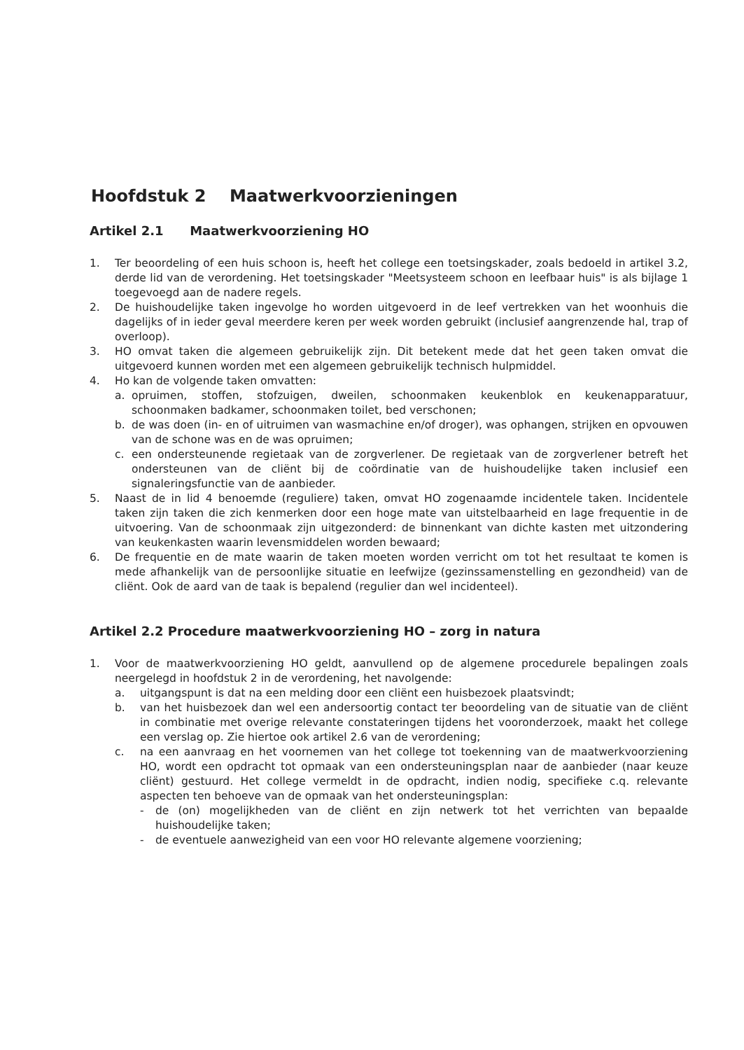Hoofdstuk 2 Maatwerkvoorzieningen
Artikel 2.1 Maatwerkvoorziening HO
1. Ter beoordeling of een huis schoon is, heeft het college een toetsingskader, zoals bedoeld in artikel 3.2, derde lid van de verordening. Het toetsingskader "Meetsysteem schoon en leefbaar huis" is als bijlage 1 toegevoegd aan de nadere regels.
2. De huishoudelijke taken ingevolge ho worden uitgevoerd in de leef vertrekken van het woonhuis die dagelijks of in ieder geval meerdere keren per week worden gebruikt (inclusief aangrenzende hal, trap of overloop).
3. HO omvat taken die algemeen gebruikelijk zijn. Dit betekent mede dat het geen taken omvat die uitgevoerd kunnen worden met een algemeen gebruikelijk technisch hulpmiddel.
4. Ho kan de volgende taken omvatten:
a. opruimen, stoffen, stofzuigen, dweilen, schoonmaken keukenblok en keukenapparatuur, schoonmaken badkamer, schoonmaken toilet, bed verschonen;
b. de was doen (in- en of uitruimen van wasmachine en/of droger), was ophangen, strijken en opvouwen van de schone was en de was opruimen;
c. een ondersteunende regietaak van de zorgverlener. De regietaak van de zorgverlener betreft het ondersteunen van de cliënt bij de coördinatie van de huishoudelijke taken inclusief een signaleringsfunctie van de aanbieder.
5. Naast de in lid 4 benoemde (reguliere) taken, omvat HO zogenaamde incidentele taken. Incidentele taken zijn taken die zich kenmerken door een hoge mate van uitstelbaarheid en lage frequentie in de uitvoering. Van de schoonmaak zijn uitgezonderd: de binnenkant van dichte kasten met uitzondering van keukenkasten waarin levensmiddelen worden bewaard;
6. De frequentie en de mate waarin de taken moeten worden verricht om tot het resultaat te komen is mede afhankelijk van de persoonlijke situatie en leefwijze (gezinssamenstelling en gezondheid) van de cliënt. Ook de aard van de taak is bepalend (regulier dan wel incidenteel).
Artikel 2.2 Procedure maatwerkvoorziening HO – zorg in natura
1. Voor de maatwerkvoorziening HO geldt, aanvullend op de algemene procedurele bepalingen zoals neergelegd in hoofdstuk 2 in de verordening, het navolgende:
a. uitgangspunt is dat na een melding door een cliënt een huisbezoek plaatsvindt;
b. van het huisbezoek dan wel een andersoortig contact ter beoordeling van de situatie van de cliënt in combinatie met overige relevante constateringen tijdens het vooronderzoek, maakt het college een verslag op. Zie hiertoe ook artikel 2.6 van de verordening;
c. na een aanvraag en het voornemen van het college tot toekenning van de maatwerkvoorziening HO, wordt een opdracht tot opmaak van een ondersteuningsplan naar de aanbieder (naar keuze cliënt) gestuurd. Het college vermeldt in de opdracht, indien nodig, specifieke c.q. relevante aspecten ten behoeve van de opmaak van het ondersteuningsplan:
- de (on) mogelijkheden van de cliënt en zijn netwerk tot het verrichten van bepaalde huishoudelijke taken;
- de eventuele aanwezigheid van een voor HO relevante algemene voorziening;